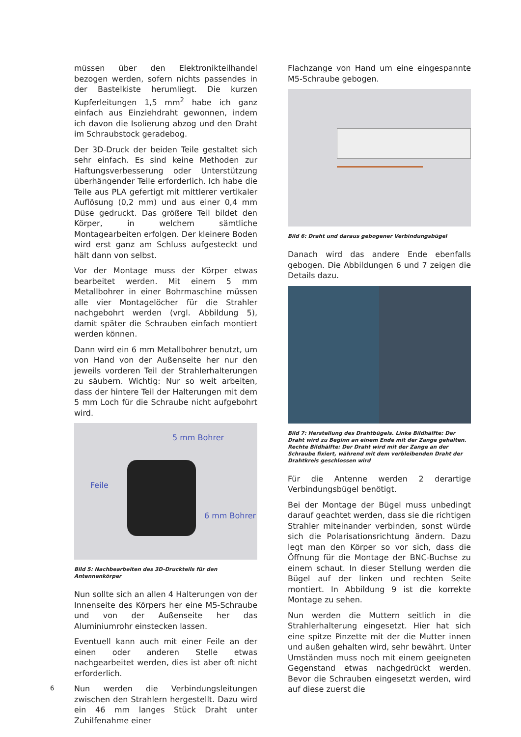müssen über den Elektronikteilhandel bezogen werden, sofern nichts passendes in der Bastelkiste herumliegt. Die kurzen Kupferleitungen 1,5 mm<sup>2</sup> habe ich ganz einfach aus Einziehdraht gewonnen, indem ich davon die Isolierung abzog und den Draht im Schraubstock geradebog.
Der 3D-Druck der beiden Teile gestaltet sich sehr einfach. Es sind keine Methoden zur Haftungs­verbesserung oder Unterstützung überhängender Teile erforderlich. Ich habe die Teile aus PLA gefertigt mit mittlerer vertikaler Auflösung (0,2 mm) und aus einer 0,4 mm Düse gedruckt. Das größere Teil bildet den Körper, in welchem sämtliche Montagearbeiten erfolgen. Der kleinere Boden wird erst ganz am Schluss aufgesteckt und hält dann von selbst.
Vor der Montage muss der Körper etwas bearbeitet werden. Mit einem 5 mm Metallbohrer in einer Bohrmaschine müssen alle vier Montagelöcher für die Strahler nachgebohrt werden (vrgl. Abbildung 5), damit später die Schrauben einfach montiert werden können.
Dann wird ein 6 mm Metallbohrer benutzt, um von Hand von der Außenseite her nur den jeweils vorderen Teil der Strahlerhalterungen zu säubern. Wichtig: Nur so weit arbeiten, dass der hintere Teil der Halterungen mit dem 5 mm Loch für die Schraube nicht aufgebohrt wird.
5 mm Bohrer
Feile
6 mm Bohrer
Bild 5: Nachbearbeiten des 3D-Druckteils für den Antennenkörper
Nun sollte sich an allen 4 Halterungen von der Innenseite des Körpers her eine M5-Schraube und von der Außenseite her das Aluminiumrohr einstecken lassen.
Eventuell kann auch mit einer Feile an der einen oder anderen Stelle etwas nachgearbeitet werden, dies ist aber oft nicht erforderlich.
Nun werden die Verbindungsleitungen zwischen den Strahlern hergestellt. Dazu wird ein 46 mm langes Stück Draht unter Zuhilfenahme einer
Flachzange von Hand um eine eingespannte M5-Schraube gebogen.
Bild 6: Draht und daraus gebogener Verbindungsbügel
Danach wird das andere Ende ebenfalls gebogen. Die Abbildungen 6 und 7 zeigen die Details dazu.
Bild 7: Herstellung des Drahtbügels. Linke Bildhälfte: Der Draht wird zu Beginn an einem Ende mit der Zange gehalten. Rechte Bildhälfte: Der Draht wird mit der Zange an der Schraube fixiert, während mit dem verbleibenden Draht der Drahtkreis geschlossen wird
Für die Antenne werden 2 derartige Verbindungs­bügel benötigt.
Bei der Montage der Bügel muss unbedingt darauf geachtet werden, dass sie die richtigen Strahler miteinander verbinden, sonst würde sich die Polarisationsrichtung ändern. Dazu legt man den Körper so vor sich, dass die Öffnung für die Montage der BNC-Buchse zu einem schaut. In dieser Stellung werden die Bügel auf der linken und rechten Seite montiert. In Abbildung 9 ist die korrekte Montage zu sehen.
Nun werden die Muttern seitlich in die Strahlerhalterung eingesetzt. Hier hat sich eine spitze Pinzette mit der die Mutter innen und außen gehalten wird, sehr bewährt. Unter Umständen muss noch mit einem geeigneten Gegenstand etwas nachgedrückt werden. Bevor die Schrauben eingesetzt werden, wird auf diese zuerst die
6